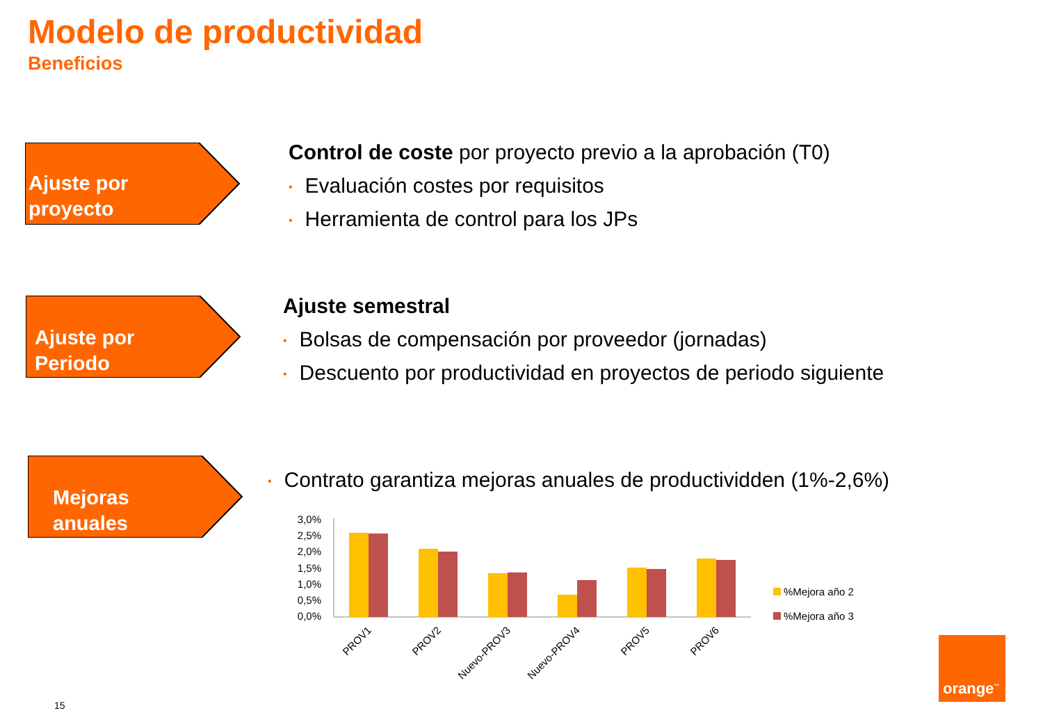Modelo de productividad
Beneficios
Ajuste por
proyecto
Control de coste por proyecto previo a la aprobación (T0)
• Evaluación costes por requisitos
• Herramienta de control para los JPs
Ajuste por
Periodo
Ajuste semestral
• Bolsas de compensación por proveedor (jornadas)
• Descuento por productividad en proyectos de periodo siguiente
Mejoras
anuales
• Contrato garantiza mejoras anuales de productividden (1%-2,6%)
3,0%
2,5%
2,0%
1,5%
1,0%
0,5%
0,0%
PROV1
PROV2
Nuevo-PROV3
Nuevo-PROV4
PROV5
PROV6
%Mejora año 2
%Mejora año 3
orange<sup>™</sup>
15